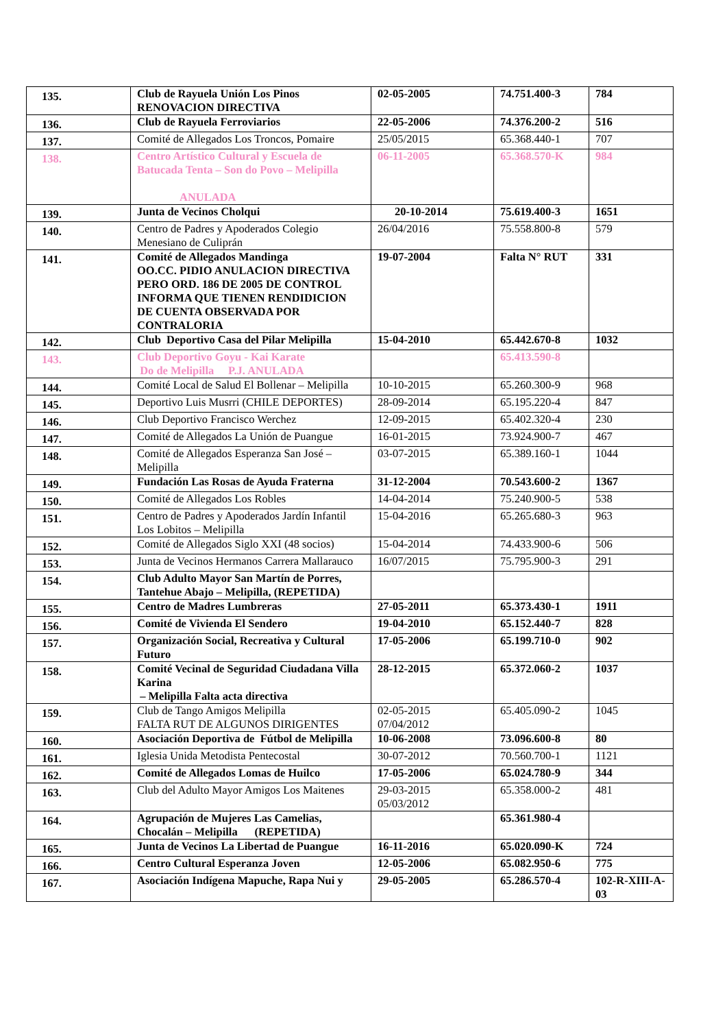| 135. | Club de Rayuela Unión Los Pinos RENOVACION DIRECTIVA | 02-05-2005 | 74.751.400-3 | 784 |
| 136. | Club de Rayuela Ferroviarios | 22-05-2006 | 74.376.200-2 | 516 |
| 137. | Comité de Allegados Los Troncos, Pomaire | 25/05/2015 | 65.368.440-1 | 707 |
| 138. | Centro Artístico Cultural y Escuela de Batucada Tenta – Son do Povo – Melipilla ANULADA | 06-11-2005 | 65.368.570-K | 984 |
| 139. | Junta de Vecinos Cholqui | 20-10-2014 | 75.619.400-3 | 1651 |
| 140. | Centro de Padres y Apoderados Colegio Menesiano de Culiprán | 26/04/2016 | 75.558.800-8 | 579 |
| 141. | Comité de Allegados Mandinga OO.CC. PIDIO ANULACION DIRECTIVA PERO ORD. 186 DE 2005 DE CONTROL INFORMA QUE TIENEN RENDIDICION DE CUENTA OBSERVADA POR CONTRALORIA | 19-07-2004 | Falta N° RUT | 331 |
| 142. | Club Deportivo Casa del Pilar Melipilla | 15-04-2010 | 65.442.670-8 | 1032 |
| 143. | Club Deportivo Goyu - Kai Karate Do de Melipilla P.J. ANULADA | | 65.413.590-8 | |
| 144. | Comité Local de Salud El Bollenar – Melipilla | 10-10-2015 | 65.260.300-9 | 968 |
| 145. | Deportivo Luis Musrri (CHILE DEPORTES) | 28-09-2014 | 65.195.220-4 | 847 |
| 146. | Club Deportivo Francisco Werchez | 12-09-2015 | 65.402.320-4 | 230 |
| 147. | Comité de Allegados La Unión de Puangue | 16-01-2015 | 73.924.900-7 | 467 |
| 148. | Comité de Allegados Esperanza San José – Melipilla | 03-07-2015 | 65.389.160-1 | 1044 |
| 149. | Fundación Las Rosas de Ayuda Fraterna | 31-12-2004 | 70.543.600-2 | 1367 |
| 150. | Comité de Allegados Los Robles | 14-04-2014 | 75.240.900-5 | 538 |
| 151. | Centro de Padres y Apoderados Jardín Infantil Los Lobitos – Melipilla | 15-04-2016 | 65.265.680-3 | 963 |
| 152. | Comité de Allegados Siglo XXI (48 socios) | 15-04-2014 | 74.433.900-6 | 506 |
| 153. | Junta de Vecinos Hermanos Carrera Mallarauco | 16/07/2015 | 75.795.900-3 | 291 |
| 154. | Club Adulto Mayor San Martín de Porres, Tantehue Abajo – Melipilla, (REPETIDA) | | | |
| 155. | Centro de Madres Lumbreras | 27-05-2011 | 65.373.430-1 | 1911 |
| 156. | Comité de Vivienda El Sendero | 19-04-2010 | 65.152.440-7 | 828 |
| 157. | Organización Social, Recreativa y Cultural Futuro | 17-05-2006 | 65.199.710-0 | 902 |
| 158. | Comité Vecinal de Seguridad Ciudadana Villa Karina – Melipilla Falta acta directiva | 28-12-2015 | 65.372.060-2 | 1037 |
| 159. | Club de Tango Amigos Melipilla FALTA RUT DE ALGUNOS DIRIGENTES | 02-05-2015 07/04/2012 | 65.405.090-2 | 1045 |
| 160. | Asociación Deportiva de Fútbol de Melipilla | 10-06-2008 | 73.096.600-8 | 80 |
| 161. | Iglesia Unida Metodista Pentecostal | 30-07-2012 | 70.560.700-1 | 1121 |
| 162. | Comité de Allegados Lomas de Huilco | 17-05-2006 | 65.024.780-9 | 344 |
| 163. | Club del Adulto Mayor Amigos Los Maitenes | 29-03-2015 05/03/2012 | 65.358.000-2 | 481 |
| 164. | Agrupación de Mujeres Las Camelias, Chocalán – Melipilla (REPETIDA) | | 65.361.980-4 | |
| 165. | Junta de Vecinos La Libertad de Puangue | 16-11-2016 | 65.020.090-K | 724 |
| 166. | Centro Cultural Esperanza Joven | 12-05-2006 | 65.082.950-6 | 775 |
| 167. | Asociación Indígena Mapuche, Rapa Nui y | 29-05-2005 | 65.286.570-4 | 102-R-XIII-A-03 |